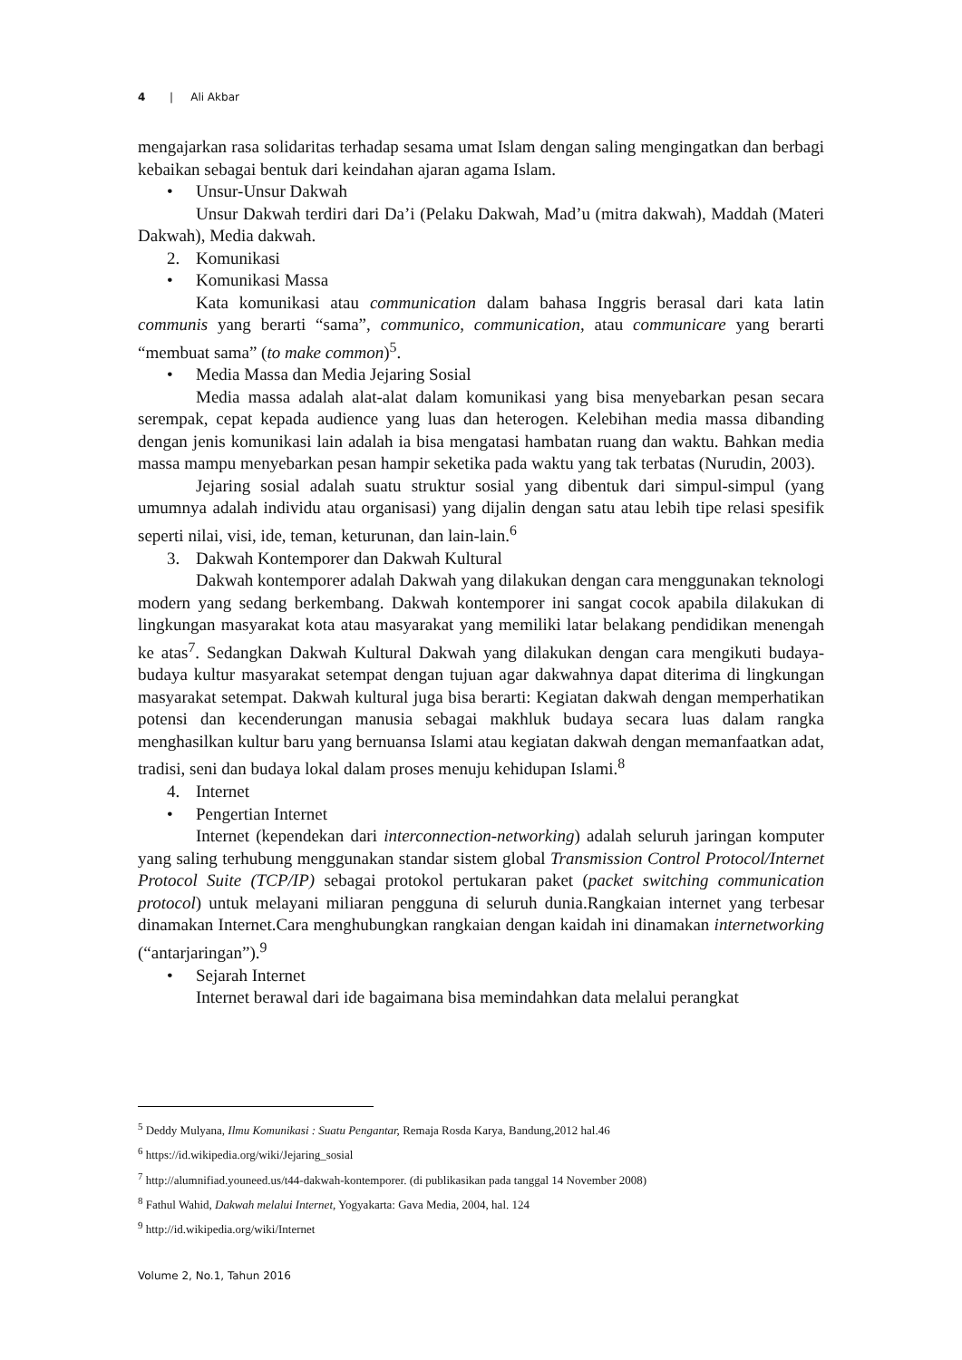4 | Ali Akbar
mengajarkan rasa solidaritas terhadap sesama umat Islam dengan saling mengingatkan dan berbagi kebaikan sebagai bentuk dari keindahan ajaran agama Islam.
• Unsur-Unsur Dakwah
Unsur Dakwah terdiri dari Da’i (Pelaku Dakwah, Mad’u (mitra dakwah), Maddah (Materi Dakwah), Media dakwah.
2. Komunikasi
• Komunikasi Massa
Kata komunikasi atau communication dalam bahasa Inggris berasal dari kata latin communis yang berarti “sama”, communico, communication, atau communicare yang berarti “membuat sama” (to make common)<sup>5</sup>.
• Media Massa dan Media Jejaring Sosial
Media massa adalah alat-alat dalam komunikasi yang bisa menyebarkan pesan secara serempak, cepat kepada audience yang luas dan heterogen. Kelebihan media massa dibanding dengan jenis komunikasi lain adalah ia bisa mengatasi hambatan ruang dan waktu. Bahkan media massa mampu menyebarkan pesan hampir seketika pada waktu yang tak terbatas (Nurudin, 2003).
Jejaring sosial adalah suatu struktur sosial yang dibentuk dari simpul-simpul (yang umumnya adalah individu atau organisasi) yang dijalin dengan satu atau lebih tipe relasi spesifik seperti nilai, visi, ide, teman, keturunan, dan lain-lain.<sup>6</sup>
3. Dakwah Kontemporer dan Dakwah Kultural
Dakwah kontemporer adalah Dakwah yang dilakukan dengan cara menggunakan teknologi modern yang sedang berkembang. Dakwah kontemporer ini sangat cocok apabila dilakukan di lingkungan masyarakat kota atau masyarakat yang memiliki latar belakang pendidikan menengah ke atas<sup>7</sup>. Sedangkan Dakwah Kultural Dakwah yang dilakukan dengan cara mengikuti budaya-budaya kultur masyarakat setempat dengan tujuan agar dakwahnya dapat diterima di lingkungan masyarakat setempat. Dakwah kultural juga bisa berarti: Kegiatan dakwah dengan memperhatikan potensi dan kecenderungan manusia sebagai makhluk budaya secara luas dalam rangka menghasilkan kultur baru yang bernuansa Islami atau kegiatan dakwah dengan memanfaatkan adat, tradisi, seni dan budaya lokal dalam proses menuju kehidupan Islami.<sup>8</sup>
4. Internet
• Pengertian Internet
Internet (kependekan dari interconnection-networking) adalah seluruh jaringan komputer yang saling terhubung menggunakan standar sistem global Transmission Control Protocol/Internet Protocol Suite (TCP/IP) sebagai protokol pertukaran paket (packet switching communication protocol) untuk melayani miliaran pengguna di seluruh dunia.Rangkaian internet yang terbesar dinamakan Internet.Cara menghubungkan rangkaian dengan kaidah ini dinamakan internetworking (“antarjaringan”).<sup>9</sup>
• Sejarah Internet
Internet berawal dari ide bagaimana bisa memindahkan data melalui perangkat
<sup>5</sup> Deddy Mulyana, Ilmu Komunikasi : Suatu Pengantar, Remaja Rosda Karya, Bandung,2012 hal.46
<sup>6</sup> https://id.wikipedia.org/wiki/Jejaring_sosial
<sup>7</sup> http://alumnifiad.youneed.us/t44-dakwah-kontemporer. (di publikasikan pada tanggal 14 November 2008)
<sup>8</sup> Fathul Wahid, Dakwah melalui Internet, Yogyakarta: Gava Media, 2004, hal. 124
<sup>9</sup> http://id.wikipedia.org/wiki/Internet
Volume 2, No.1, Tahun 2016